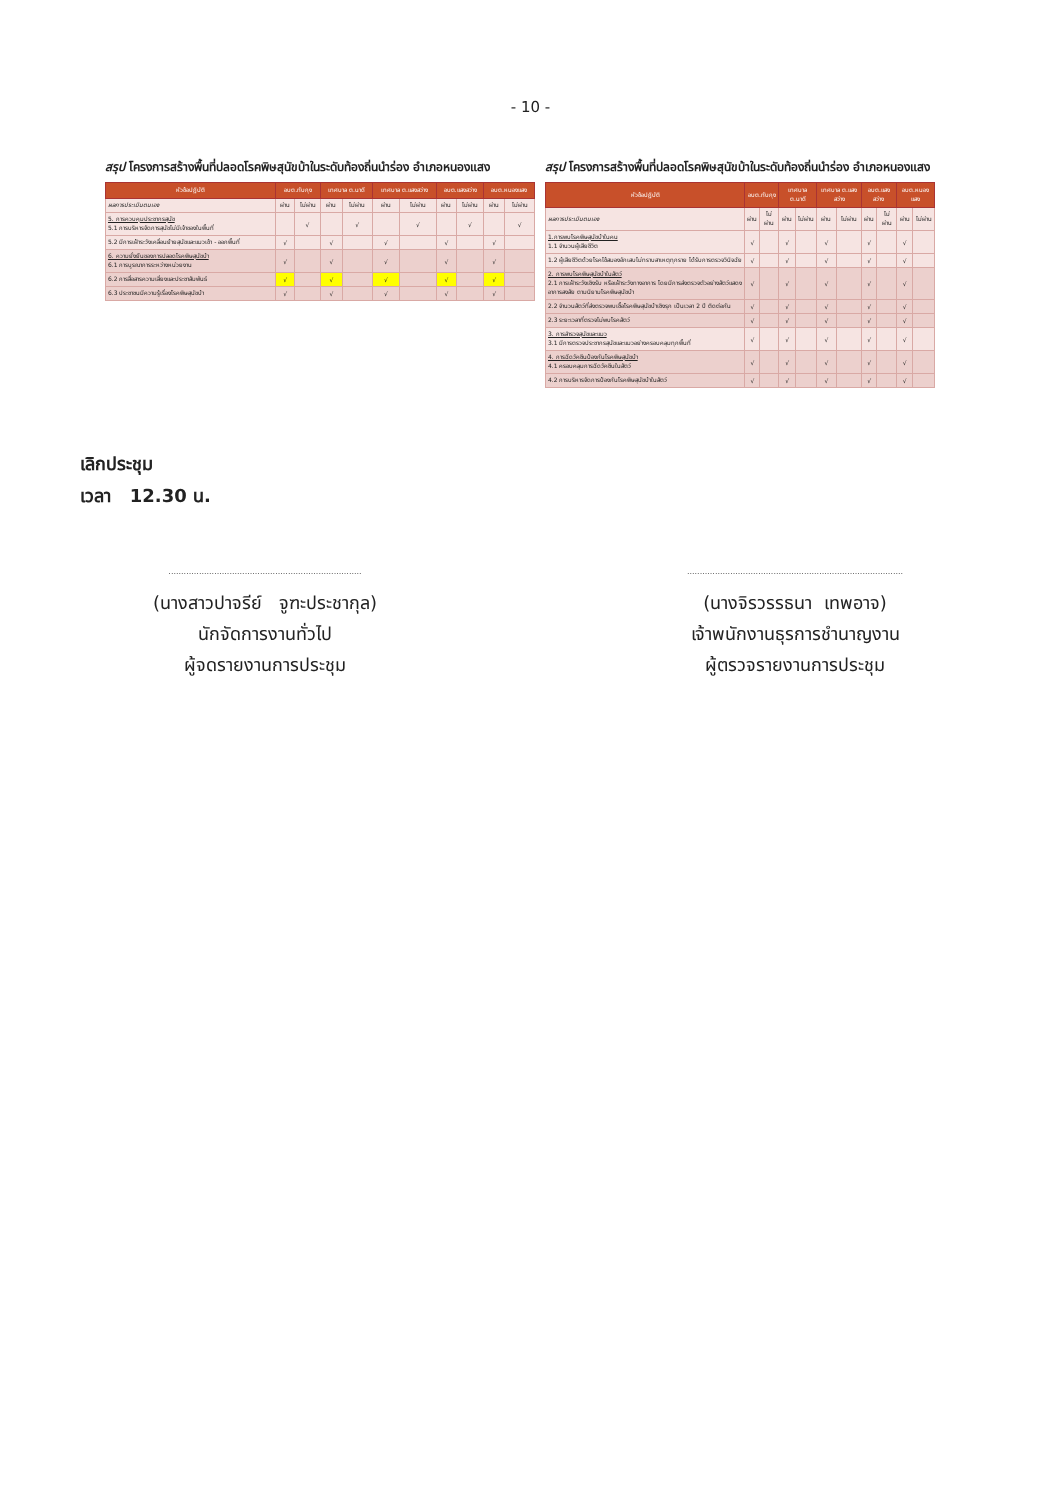- 10 -
สรุป โครงการสร้างพื้นที่ปลอดโรคพิษสุนัขบ้าในระดับท้องถิ่นนำร่อง อำเภอหนองแสง
| หัวข้อปฏิบัติ | อบต.ทับกุง | | เทศบาล ต.นาดี | | เทศบาล ต.แสงสว่าง | | อบต.แสงสว่าง | | อบต.หนองแสง | |
| --- | --- | --- | --- | --- | --- | --- | --- | --- | --- | --- |
| ผลการประเมินตนเอง | ผ่าน | ไม่ผ่าน | ผ่าน | ไม่ผ่าน | ผ่าน | ไม่ผ่าน | ผ่าน | ไม่ผ่าน | ผ่าน | ไม่ผ่าน |
| 5. การควบคุมประชากรสุนัข 5.1 การบริหารจัดการสุนัขไม่มีเจ้าของในพื้นที่ | | √ | | √ | | √ | | √ | | √ |
| 5.2 มีการเฝ้าระวังเคลื่อนย้ายสุนัขและแมวเข้า - ออกพื้นที่ | √ | | √ | | √ | | √ | | √ | |
| 6. ความยั่งยืนของการปลอดโรคพิษสุนัขบ้า 6.1 การบูรณาการระหว่างหน่วยงาน | √ | | √ | | √ | | √ | | √ | |
| 6.2 การสื่อสารความเสี่ยงและประชาสัมพันธ์ | √ | | √ | | √ | | √ | | √ | |
| 6.3 ประชาชนมีความรู้เรื่องโรคพิษสุนัขบ้า | √ | | √ | | √ | | √ | | √ | |
สรุป โครงการสร้างพื้นที่ปลอดโรคพิษสุนัขบ้าในระดับท้องถิ่นนำร่อง อำเภอหนองแสง
| หัวข้อปฏิบัติ | อบต.ทับกุง | | เทศบาล ต.นาดี | | เทศบาล ต.แสงสว่าง | | อบต.แสงสว่าง | | อบต.หนองแสง | |
| --- | --- | --- | --- | --- | --- | --- | --- | --- | --- | --- |
| ผลการประเมินตนเอง | ผ่าน | ไม่ผ่าน | ผ่าน | ไม่ผ่าน | ผ่าน | ไม่ผ่าน | ผ่าน | ไม่ผ่าน | ผ่าน | ไม่ผ่าน |
| 1.การพบโรคพิษสุนัขบ้าในคน 1.1 จำนวนผู้เสียชีวิต | √ | | √ | | √ | | √ | | √ | |
| 1.2 ผู้เสียชีวิตด้วยโรคไข้สมองอักเสบไม่ทราบสาเหตุทุกราย ได้รับการตรวจวินิจฉัย | √ | | √ | | √ | | √ | | √ | |
| 2. การพบโรคพิษสุนัขบ้าในสัตว์ 2.1 การเฝ้าระวังเชิงรับ หรือเฝ้าระวังทางอาการ โดยมีการส่งตรวจตัวอย่างสัตว์แสดงอาการสงสัย ตามนิยามโรคพิษสุนัขบ้า | √ | | √ | | √ | | √ | | √ | |
| 2.2 จำนวนสัตว์ที่ส่งตรวจพบเชื้อโรคพิษสุนัขบ้าเชิงรุก เป็นเวลา 2 ปี ติดต่อกัน | √ | | √ | | √ | | √ | | √ | |
| 2.3 ระยะเวลาที่ตรวจไม่พบโรคสัตว์ | √ | | √ | | √ | | √ | | √ | |
| 3. การสำรวจสุนัขและแมว 3.1 มีการตรวจประชากรสุนัขและแมวอย่างครอบคลุมทุกพื้นที่ | √ | | √ | | √ | | √ | | √ | |
| 4. การฉีดวัคซีนป้องกันโรคพิษสุนัขบ้า 4.1 ครอบคลุมการฉีดวัคซีนในสัตว์ | √ | | √ | | √ | | √ | | √ | |
| 4.2 การบริหารจัดการป้องกันโรคพิษสุนัขบ้าในสัตว์ | √ | | √ | | √ | | √ | | √ | |
เลิกประชุม
เวลา 12.30 น.
............................................................................
(นางสาวปาจรีย์ จูฑะประชากุล)
นักจัดการงานทั่วไป
ผู้จดรายงานการประชุม
.....................................................................................
(นางจิรวรรธนา เทพอาจ)
เจ้าพนักงานธุรการชำนาญงาน
ผู้ตรวจรายงานการประชุม